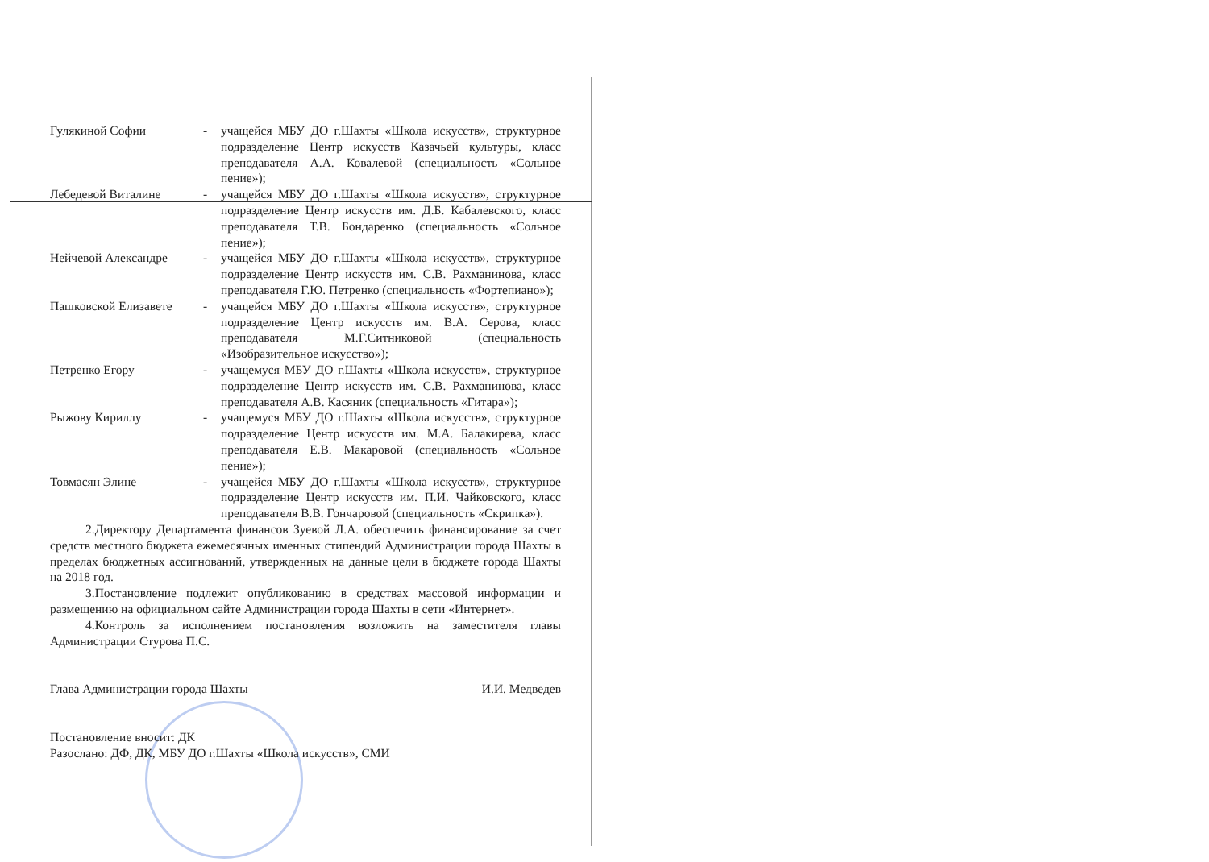Гулякиной Софии - учащейся МБУ ДО г.Шахты «Школа искусств», структурное подразделение Центр искусств Казачьей культуры, класс преподавателя А.А. Ковалевой (специальность «Сольное пение»);
Лебедевой Виталине - учащейся МБУ ДО г.Шахты «Школа искусств», структурное подразделение Центр искусств им. Д.Б. Кабалевского, класс преподавателя Т.В. Бондаренко (специальность «Сольное пение»);
Нейчевой Александре - учащейся МБУ ДО г.Шахты «Школа искусств», структурное подразделение Центр искусств им. С.В. Рахманинова, класс преподавателя Г.Ю. Петренко (специальность «Фортепиано»);
Пашковской Елизавете - учащейся МБУ ДО г.Шахты «Школа искусств», структурное подразделение Центр искусств им. В.А. Серова, класс преподавателя М.Г.Ситниковой (специальность «Изобразительное искусство»);
Петренко Егору - учащемуся МБУ ДО г.Шахты «Школа искусств», структурное подразделение Центр искусств им. С.В. Рахманинова, класс преподавателя А.В. Касяник (специальность «Гитара»);
Рыжову Кириллу - учащемуся МБУ ДО г.Шахты «Школа искусств», структурное подразделение Центр искусств им. М.А. Балакирева, класс преподавателя Е.В. Макаровой (специальность «Сольное пение»);
Товмасян Элине - учащейся МБУ ДО г.Шахты «Школа искусств», структурное подразделение Центр искусств им. П.И. Чайковского, класс преподавателя В.В. Гончаровой (специальность «Скрипка»).
2.Директору Департамента финансов Зуевой Л.А. обеспечить финансирование за счет средств местного бюджета ежемесячных именных стипендий Администрации города Шахты в пределах бюджетных ассигнований, утвержденных на данные цели в бюджете города Шахты на 2018 год.
3.Постановление подлежит опубликованию в средствах массовой информации и размещению на официальном сайте Администрации города Шахты в сети «Интернет».
4.Контроль за исполнением постановления возложить на заместителя главы Администрации Стурова П.С.
Глава Администрации города Шахты И.И. Медведев
Постановление вносит: ДК
Разослано: ДФ, ДК, МБУ ДО г.Шахты «Школа искусств», СМИ